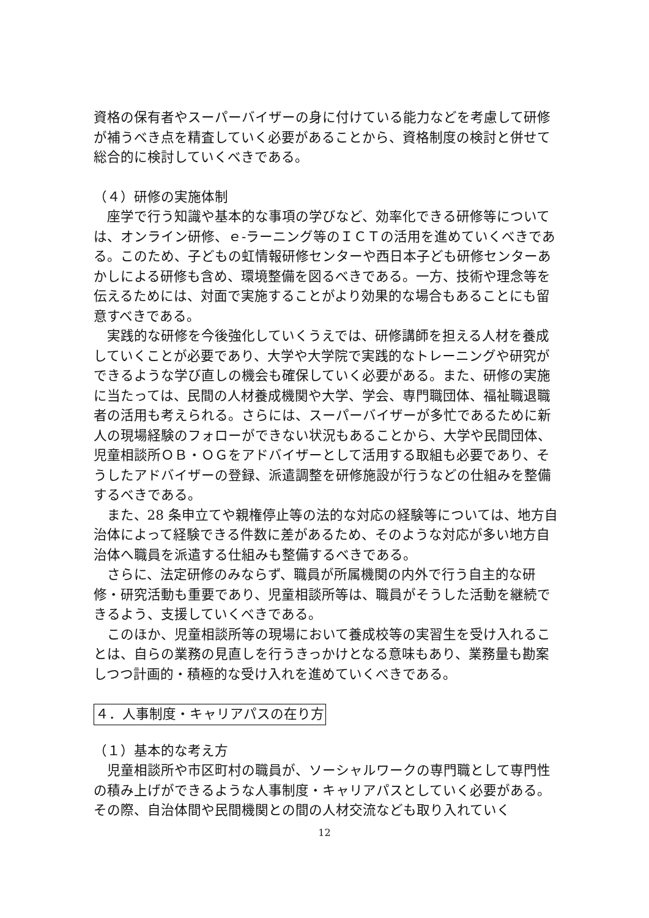資格の保有者やスーパーバイザーの身に付けている能力などを考慮して研修が補うべき点を精査していく必要があることから、資格制度の検討と併せて総合的に検討していくべきである。
（４）研修の実施体制
座学で行う知識や基本的な事項の学びなど、効率化できる研修等については、オンライン研修、ｅ-ラーニング等のＩＣＴの活用を進めていくべきである。このため、子どもの虹情報研修センターや西日本子ども研修センターあかしによる研修も含め、環境整備を図るべきである。一方、技術や理念等を伝えるためには、対面で実施することがより効果的な場合もあることにも留意すべきである。
実践的な研修を今後強化していくうえでは、研修講師を担える人材を養成していくことが必要であり、大学や大学院で実践的なトレーニングや研究ができるような学び直しの機会も確保していく必要がある。また、研修の実施に当たっては、民間の人材養成機関や大学、学会、専門職団体、福祉職退職者の活用も考えられる。さらには、スーパーバイザーが多忙であるために新人の現場経験のフォローができない状況もあることから、大学や民間団体、児童相談所ＯＢ・ＯＧをアドバイザーとして活用する取組も必要であり、そうしたアドバイザーの登録、派遣調整を研修施設が行うなどの仕組みを整備するべきである。
また、28 条申立てや親権停止等の法的な対応の経験等については、地方自治体によって経験できる件数に差があるため、そのような対応が多い地方自治体へ職員を派遣する仕組みも整備するべきである。
さらに、法定研修のみならず、職員が所属機関の内外で行う自主的な研修・研究活動も重要であり、児童相談所等は、職員がそうした活動を継続できるよう、支援していくべきである。
このほか、児童相談所等の現場において養成校等の実習生を受け入れることは、自らの業務の見直しを行うきっかけとなる意味もあり、業務量も勘案しつつ計画的・積極的な受け入れを進めていくべきである。
４．人事制度・キャリアパスの在り方
（１）基本的な考え方
児童相談所や市区町村の職員が、ソーシャルワークの専門職として専門性の積み上げができるような人事制度・キャリアパスとしていく必要がある。その際、自治体間や民間機関との間の人材交流なども取り入れていく
12